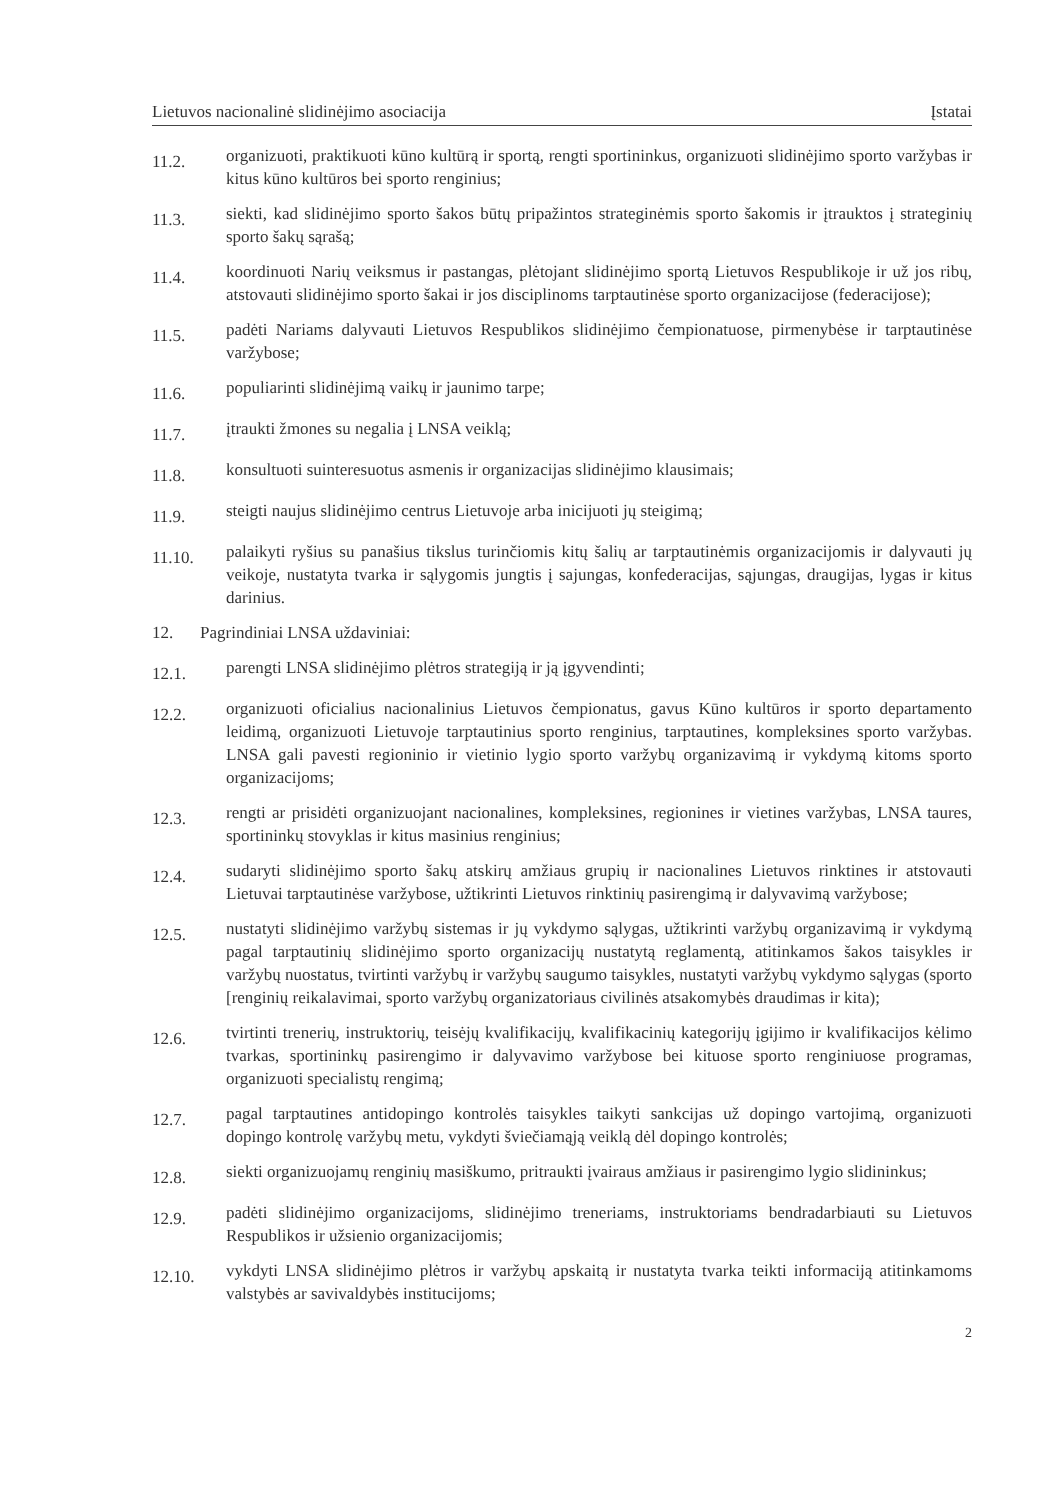Lietuvos nacionalinė slidinėjimo asociacija Įstatai
11.2.
organizuoti, praktikuoti kūno kultūrą ir sportą, rengti sportininkus, organizuoti slidinėjimo sporto varžybas ir kitus kūno kultūros bei sporto renginius;
11.3.
siekti, kad slidinėjimo sporto šakos būtų pripažintos strateginėmis sporto šakomis ir įtrauktos į strateginių sporto šakų sąrašą;
11.4.
koordinuoti Narių veiksmus ir pastangas, plėtojant slidinėjimo sportą Lietuvos Respublikoje ir už jos ribų, atstovauti slidinėjimo sporto šakai ir jos disciplinoms tarptautinėse sporto organizacijose (federacijose);
11.5.
padėti Nariams dalyvauti Lietuvos Respublikos slidinėjimo čempionatuose, pirmenybėse ir tarptautinėse varžybose;
11.6.
populiarinti slidinėjimą vaikų ir jaunimo tarpe;
11.7.
įtraukti žmones su negalia į LNSA veiklą;
11.8.
konsultuoti suinteresuotus asmenis ir organizacijas slidinėjimo klausimais;
11.9.
steigti naujus slidinėjimo centrus Lietuvoje arba inicijuoti jų steigimą;
11.10.
palaikyti ryšius su panašius tikslus turinčiomis kitų šalių ar tarptautinėmis organizacijomis ir dalyvauti jų veikoje, nustatyta tvarka ir sąlygomis jungtis į sajungas, konfederacijas, sąjungas, draugijas, lygas ir kitus darinius.
12. Pagrindiniai LNSA uždaviniai:
12.1.
parengti LNSA slidinėjimo plėtros strategiją ir ją įgyvendinti;
12.2.
organizuoti oficialius nacionalinius Lietuvos čempionatus, gavus Kūno kultūros ir sporto departamento leidimą, organizuoti Lietuvoje tarptautinius sporto renginius, tarptautines, kompleksines sporto varžybas. LNSA gali pavesti regioninio ir vietinio lygio sporto varžybų organizavimą ir vykdymą kitoms sporto organizacijoms;
12.3.
rengti ar prisidėti organizuojant nacionalines, kompleksines, regionines ir vietines varžybas, LNSA taures, sportininkų stovyklas ir kitus masinius renginius;
12.4.
sudaryti slidinėjimo sporto šakų atskirų amžiaus grupių ir nacionalines Lietuvos rinktines ir atstovauti Lietuvai tarptautinėse varžybose, užtikrinti Lietuvos rinktinių pasirengimą ir dalyvavimą varžybose;
12.5.
nustatyti slidinėjimo varžybų sistemas ir jų vykdymo sąlygas, užtikrinti varžybų organizavimą ir vykdymą pagal tarptautinių slidinėjimo sporto organizacijų nustatytą reglamentą, atitinkamos šakos taisykles ir varžybų nuostatus, tvirtinti varžybų ir varžybų saugumo taisykles, nustatyti varžybų vykdymo sąlygas (sporto [renginių reikalavimai, sporto varžybų organizatoriaus civilinės atsakomybės draudimas ir kita);
12.6.
tvirtinti trenerių, instruktorių, teisėjų kvalifikacijų, kvalifikacinių kategorijų įgijimo ir kvalifikacijos kėlimo tvarkas, sportininkų pasirengimo ir dalyvavimo varžybose bei kituose sporto renginiuose programas, organizuoti specialistų rengimą;
12.7.
pagal tarptautines antidopingo kontrolės taisykles taikyti sankcijas už dopingo vartojimą, organizuoti dopingo kontrolę varžybų metu, vykdyti šviečiamąją veiklą dėl dopingo kontrolės;
12.8.
siekti organizuojamų renginių masiškumo, pritraukti įvairaus amžiaus ir pasirengimo lygio slidininkus;
12.9.
padėti slidinėjimo organizacijoms, slidinėjimo treneriams, instruktoriams bendradarbiauti su Lietuvos Respublikos ir užsienio organizacijomis;
12.10.
vykdyti LNSA slidinėjimo plėtros ir varžybų apskaitą ir nustatyta tvarka teikti informaciją atitinkamoms valstybės ar savivaldybės institucijoms;
2